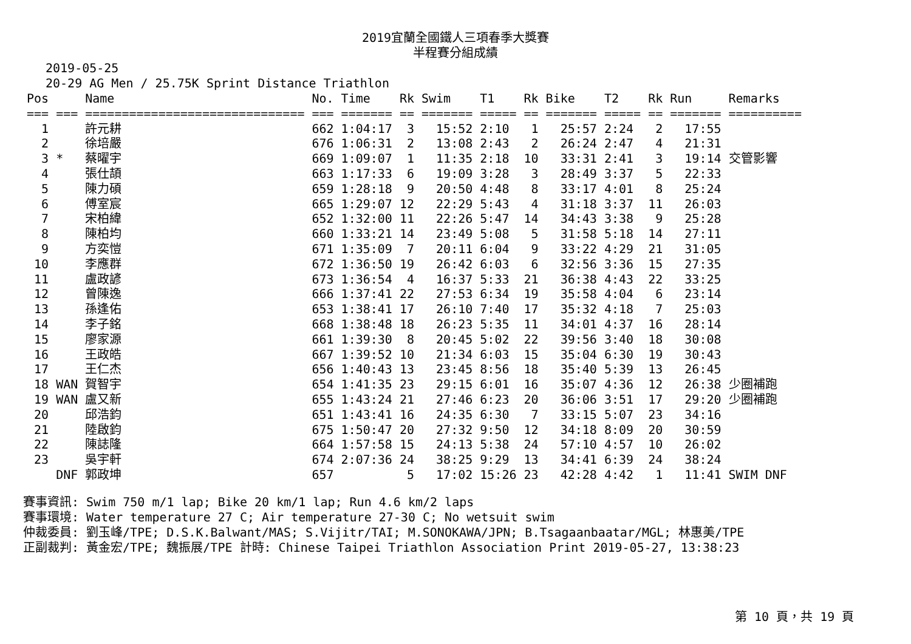2019宜蘭全國鐵人三項春季大獎賽
半程賽分組成績
2019-05-25
20-29 AG Men / 25.75K Sprint Distance Triathlon
| Pos | | Name | No. | Time | Rk | Swim | T1 | Rk | Bike | T2 | Rk | Run | Remarks |
| --- | --- | --- | --- | --- | --- | --- | --- | --- | --- | --- | --- | --- | --- |
| === | === | ============================== | === | ======= | == | ======= | ===== | == | ======= | ===== | == | ======= | ========== |
| 1 | | 許元耕 | 662 | 1:04:17 | 3 | 15:52 | 2:10 | 1 | 25:57 | 2:24 | 2 | 17:55 | |
| 2 | | 徐培嚴 | 676 | 1:06:31 | 2 | 13:08 | 2:43 | 2 | 26:24 | 2:47 | 4 | 21:31 | |
| 3 | * | 蔡曜宇 | 669 | 1:09:07 | 1 | 11:35 | 2:18 | 10 | 33:31 | 2:41 | 3 | 19:14 | 交管影響 |
| 4 | | 張仕頡 | 663 | 1:17:33 | 6 | 19:09 | 3:28 | 3 | 28:49 | 3:37 | 5 | 22:33 | |
| 5 | | 陳力碩 | 659 | 1:28:18 | 9 | 20:50 | 4:48 | 8 | 33:17 | 4:01 | 8 | 25:24 | |
| 6 | | 傅室宸 | 665 | 1:29:07 | 12 | 22:29 | 5:43 | 4 | 31:18 | 3:37 | 11 | 26:03 | |
| 7 | | 宋柏緯 | 652 | 1:32:00 | 11 | 22:26 | 5:47 | 14 | 34:43 | 3:38 | 9 | 25:28 | |
| 8 | | 陳柏均 | 660 | 1:33:21 | 14 | 23:49 | 5:08 | 5 | 31:58 | 5:18 | 14 | 27:11 | |
| 9 | | 方奕愷 | 671 | 1:35:09 | 7 | 20:11 | 6:04 | 9 | 33:22 | 4:29 | 21 | 31:05 | |
| 10 | | 李應群 | 672 | 1:36:50 | 19 | 26:42 | 6:03 | 6 | 32:56 | 3:36 | 15 | 27:35 | |
| 11 | | 盧政諺 | 673 | 1:36:54 | 4 | 16:37 | 5:33 | 21 | 36:38 | 4:43 | 22 | 33:25 | |
| 12 | | 曾陳逸 | 666 | 1:37:41 | 22 | 27:53 | 6:34 | 19 | 35:58 | 4:04 | 6 | 23:14 | |
| 13 | | 孫逢佑 | 653 | 1:38:41 | 17 | 26:10 | 7:40 | 17 | 35:32 | 4:18 | 7 | 25:03 | |
| 14 | | 李子銘 | 668 | 1:38:48 | 18 | 26:23 | 5:35 | 11 | 34:01 | 4:37 | 16 | 28:14 | |
| 15 | | 廖家源 | 661 | 1:39:30 | 8 | 20:45 | 5:02 | 22 | 39:56 | 3:40 | 18 | 30:08 | |
| 16 | | 王政皓 | 667 | 1:39:52 | 10 | 21:34 | 6:03 | 15 | 35:04 | 6:30 | 19 | 30:43 | |
| 17 | | 王仁杰 | 656 | 1:40:43 | 13 | 23:45 | 8:56 | 18 | 35:40 | 5:39 | 13 | 26:45 | |
| 18 | WAN | 賀智宇 | 654 | 1:41:35 | 23 | 29:15 | 6:01 | 16 | 35:07 | 4:36 | 12 | 26:38 | 少圈補跑 |
| 19 | WAN | 盧又新 | 655 | 1:43:24 | 21 | 27:46 | 6:23 | 20 | 36:06 | 3:51 | 17 | 29:20 | 少圈補跑 |
| 20 | | 邱浩鈞 | 651 | 1:43:41 | 16 | 24:35 | 6:30 | 7 | 33:15 | 5:07 | 23 | 34:16 | |
| 21 | | 陸啟鈞 | 675 | 1:50:47 | 20 | 27:32 | 9:50 | 12 | 34:18 | 8:09 | 20 | 30:59 | |
| 22 | | 陳誌隆 | 664 | 1:57:58 | 15 | 24:13 | 5:38 | 24 | 57:10 | 4:57 | 10 | 26:02 | |
| 23 | | 吳宇軒 | 674 | 2:07:36 | 24 | 38:25 | 9:29 | 13 | 34:41 | 6:39 | 24 | 38:24 | |
| | DNF | 郭政坤 | 657 | | 5 | 17:02 | 15:26 | 23 | 42:28 | 4:42 | 1 | 11:41 | SWIM DNF |
賽事資訊: Swim 750 m/1 lap; Bike 20 km/1 lap; Run 4.6 km/2 laps
賽事環境: Water temperature 27 C; Air temperature 27-30 C; No wetsuit swim
仲裁委員: 劉玉峰/TPE; D.S.K.Balwant/MAS; S.Vijitr/TAI; M.SONOKAWA/JPN; B.Tsagaanbaatar/MGL; 林惠美/TPE
正副裁判: 黃金宏/TPE; 魏振展/TPE 計時: Chinese Taipei Triathlon Association Print 2019-05-27, 13:38:23
第 10 頁，共 19 頁